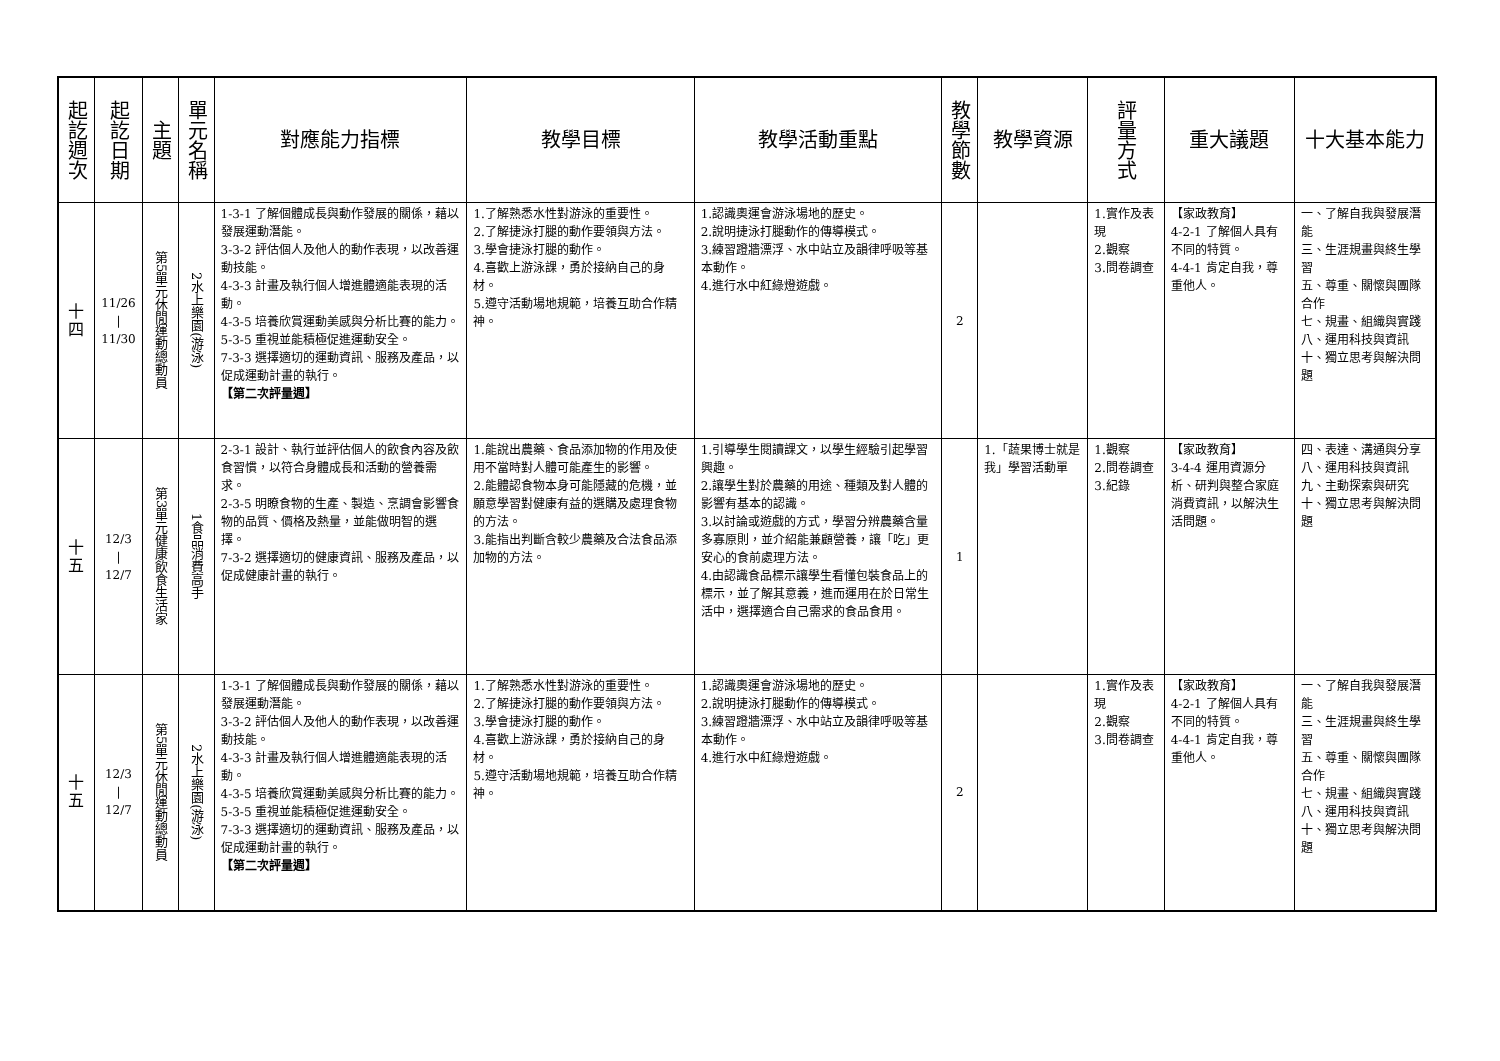| 起訖週次 | 起訖日期 | 主題 | 單元名稱 | 對應能力指標 | 教學目標 | 教學活動重點 | 教學節數 | 教學資源 | 評量方式 | 重大議題 | 十大基本能力 |
| --- | --- | --- | --- | --- | --- | --- | --- | --- | --- | --- | --- |
| 十 四 | 11/26 / 11/30 | 第5單元休閒運動總動員 | 2水上樂園(游泳) | 1-3-1 了解個體成長與動作發展的關係，藉以發展運動潛能。 3-3-2 評估個人及他人的動作表現，以改善運動技能。 4-3-3 計畫及執行個人增進體適能表現的活動。 4-3-5 培養欣賞運動美感與分析比賽的能力。 5-3-5 重視並能積極促進運動安全。 7-3-3 選擇適切的運動資訊、服務及產品，以促成運動計畫的執行。 【第二次評量週】 | 1.了解熟悉水性對游泳的重要性。 2.了解捷泳打腿的動作要領與方法。 3.學會捷泳打腿的動作。 4.喜歡上游泳課，勇於接納自己的身材。 5.遵守活動場地規範，培養互助合作精神。 | 1.認識奧運會游泳場地的歷史。 2.說明捷泳打腿動作的傳導模式。 3.練習蹬牆漂浮、水中站立及韻律呼吸等基本動作。 4.進行水中紅綠燈遊戲。 | 2 | | 1.實作及表現 2.觀察 3.問卷調查 | 【家政教育】 4-2-1 了解個人具有不同的特質。 4-4-1 肯定自我，尊重他人。 | 一、了解自我與發展潛能 三、生涯規畫與終生學習 五、尊重、關懷與團隊合作 七、規畫、組織與實踐 八、運用科技與資訊 十、獨立思考與解決問題 |
| 十 五 | 12/3 / 12/7 | 第3單元健康飲食生活家 | 1食品消費高手 | 2-3-1 設計、執行並評估個人的飲食內容及飲食習慣，以符合身體成長和活動的營養需求。 2-3-5 明瞭食物的生產、製造、烹調會影響食物的品質、價格及熱量，並能做明智的選擇。 7-3-2 選擇適切的健康資訊、服務及產品，以促成健康計畫的執行。 | 1.能說出農藥、食品添加物的作用及使用不當時對人體可能產生的影響。 2.能體認食物本身可能隱藏的危機，並願意學習對健康有益的選購及處理食物的方法。 3.能指出判斷含較少農藥及合法食品添加物的方法。 | 1.引導學生閱讀課文，以學生經驗引起學習興趣。 2.讓學生對於農藥的用途、種類及對人體的影響有基本的認識。 3.以討論或遊戲的方式，學習分辨農藥含量多寡原則，並介紹能兼顧營養，讓「吃」更安心的食前處理方法。 4.由認識食品標示讓學生看懂包裝食品上的標示，並了解其意義，進而運用在於日常生活中，選擇適合自己需求的食品食用。 | 1 | 1.「蔬果博士就是我」學習活動單 | 1.觀察 2.問卷調查 3.紀錄 | 【家政教育】 3-4-4 運用資源分析、研判與整合家庭消費資訊，以解決生活問題。 | 四、表達、溝通與分享 八、運用科技與資訊 九、主動探索與研究 十、獨立思考與解決問題 |
| 十 五 | 12/3 / 12/7 | 第5單元休閒運動總動員 | 2水上樂園(游泳) | 1-3-1 了解個體成長與動作發展的關係，藉以發展運動潛能。 3-3-2 評估個人及他人的動作表現，以改善運動技能。 4-3-3 計畫及執行個人增進體適能表現的活動。 4-3-5 培養欣賞運動美感與分析比賽的能力。 5-3-5 重視並能積極促進運動安全。 7-3-3 選擇適切的運動資訊、服務及產品，以促成運動計畫的執行。 【第二次評量週】 | 1.了解熟悉水性對游泳的重要性。 2.了解捷泳打腿的動作要領與方法。 3.學會捷泳打腿的動作。 4.喜歡上游泳課，勇於接納自己的身材。 5.遵守活動場地規範，培養互助合作精神。 | 1.認識奧運會游泳場地的歷史。 2.說明捷泳打腿動作的傳導模式。 3.練習蹬牆漂浮、水中站立及韻律呼吸等基本動作。 4.進行水中紅綠燈遊戲。 | 2 | | 1.實作及表現 2.觀察 3.問卷調查 | 【家政教育】 4-2-1 了解個人具有不同的特質。 4-4-1 肯定自我，尊重他人。 | 一、了解自我與發展潛能 三、生涯規畫與終生學習 五、尊重、關懷與團隊合作 七、規畫、組織與實踐 八、運用科技與資訊 十、獨立思考與解決問題 |